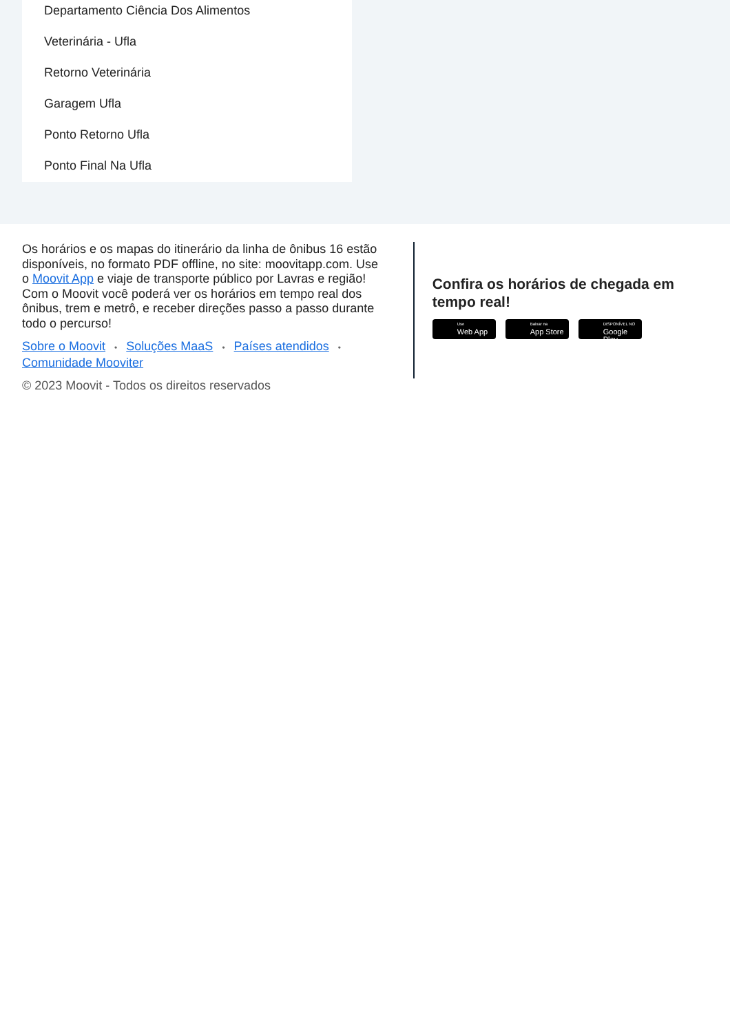Departamento Ciência Dos Alimentos
Veterinária - Ufla
Retorno Veterinária
Garagem Ufla
Ponto Retorno Ufla
Ponto Final Na Ufla
Os horários e os mapas do itinerário da linha de ônibus 16 estão disponíveis, no formato PDF offline, no site: moovitapp.com. Use o Moovit App e viaje de transporte público por Lavras e região! Com o Moovit você poderá ver os horários em tempo real dos ônibus, trem e metrô, e receber direções passo a passo durante todo o percurso!
Sobre o Moovit • Soluções MaaS • Países atendidos • Comunidade Mooviter
© 2023 Moovit - Todos os direitos reservados
Confira os horários de chegada em tempo real!
Use
Web App
Baixar na
App Store
DISPONÍVEL NO
Google Play